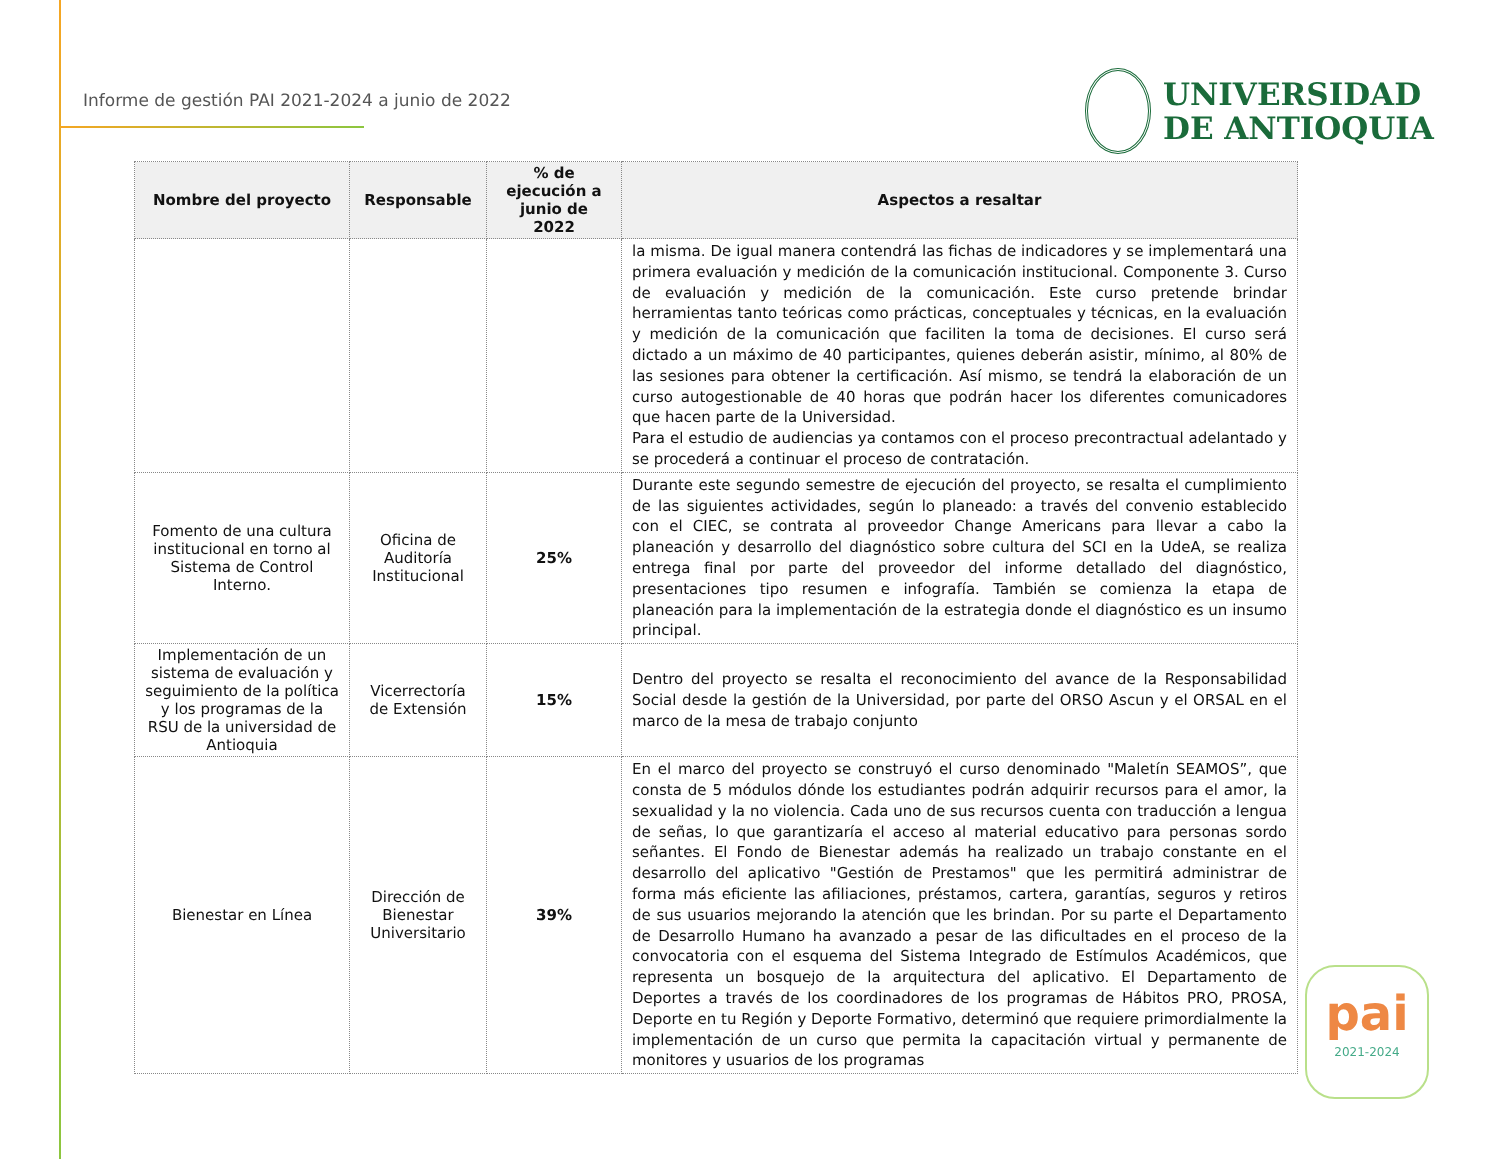Informe de gestión PAI 2021-2024 a junio de 2022
UNIVERSIDAD
DE ANTIOQUIA
| Nombre del proyecto | Responsable | % de ejecución a junio de 2022 | Aspectos a resaltar |
| --- | --- | --- | --- |
| | | | la misma. De igual manera contendrá las fichas de indicadores y se implementará una primera evaluación y medición de la comunicación institucional. Componente 3. Curso de evaluación y medición de la comunicación. Este curso pretende brindar herramientas tanto teóricas como prácticas, conceptuales y técnicas, en la evaluación y medición de la comunicación que faciliten la toma de decisiones. El curso será dictado a un máximo de 40 participantes, quienes deberán asistir, mínimo, al 80% de las sesiones para obtener la certificación. Así mismo, se tendrá la elaboración de un curso autogestionable de 40 horas que podrán hacer los diferentes comunicadores que hacen parte de la Universidad. Para el estudio de audiencias ya contamos con el proceso precontractual adelantado y se procederá a continuar el proceso de contratación. |
| Fomento de una cultura institucional en torno al Sistema de Control Interno. | Oficina de Auditoría Institucional | 25% | Durante este segundo semestre de ejecución del proyecto, se resalta el cumplimiento de las siguientes actividades, según lo planeado: a través del convenio establecido con el CIEC, se contrata al proveedor Change Americans para llevar a cabo la planeación y desarrollo del diagnóstico sobre cultura del SCI en la UdeA, se realiza entrega final por parte del proveedor del informe detallado del diagnóstico, presentaciones tipo resumen e infografía. También se comienza la etapa de planeación para la implementación de la estrategia donde el diagnóstico es un insumo principal. |
| Implementación de un sistema de evaluación y seguimiento de la política y los programas de la RSU de la universidad de Antioquia | Vicerrectoría de Extensión | 15% | Dentro del proyecto se resalta el reconocimiento del avance de la Responsabilidad Social desde la gestión de la Universidad, por parte del ORSO Ascun y el ORSAL en el marco de la mesa de trabajo conjunto |
| Bienestar en Línea | Dirección de Bienestar Universitario | 39% | En el marco del proyecto se construyó el curso denominado "Maletín SEAMOS”, que consta de 5 módulos dónde los estudiantes podrán adquirir recursos para el amor, la sexualidad y la no violencia. Cada uno de sus recursos cuenta con traducción a lengua de señas, lo que garantizaría el acceso al material educativo para personas sordo señantes. El Fondo de Bienestar además ha realizado un trabajo constante en el desarrollo del aplicativo "Gestión de Prestamos" que les permitirá administrar de forma más eficiente las afiliaciones, préstamos, cartera, garantías, seguros y retiros de sus usuarios mejorando la atención que les brindan. Por su parte el Departamento de Desarrollo Humano ha avanzado a pesar de las dificultades en el proceso de la convocatoria con el esquema del Sistema Integrado de Estímulos Académicos, que representa un bosquejo de la arquitectura del aplicativo. El Departamento de Deportes a través de los coordinadores de los programas de Hábitos PRO, PROSA, Deporte en tu Región y Deporte Formativo, determinó que requiere primordialmente la implementación de un curso que permita la capacitación virtual y permanente de monitores y usuarios de los programas |
pai
2021-2024